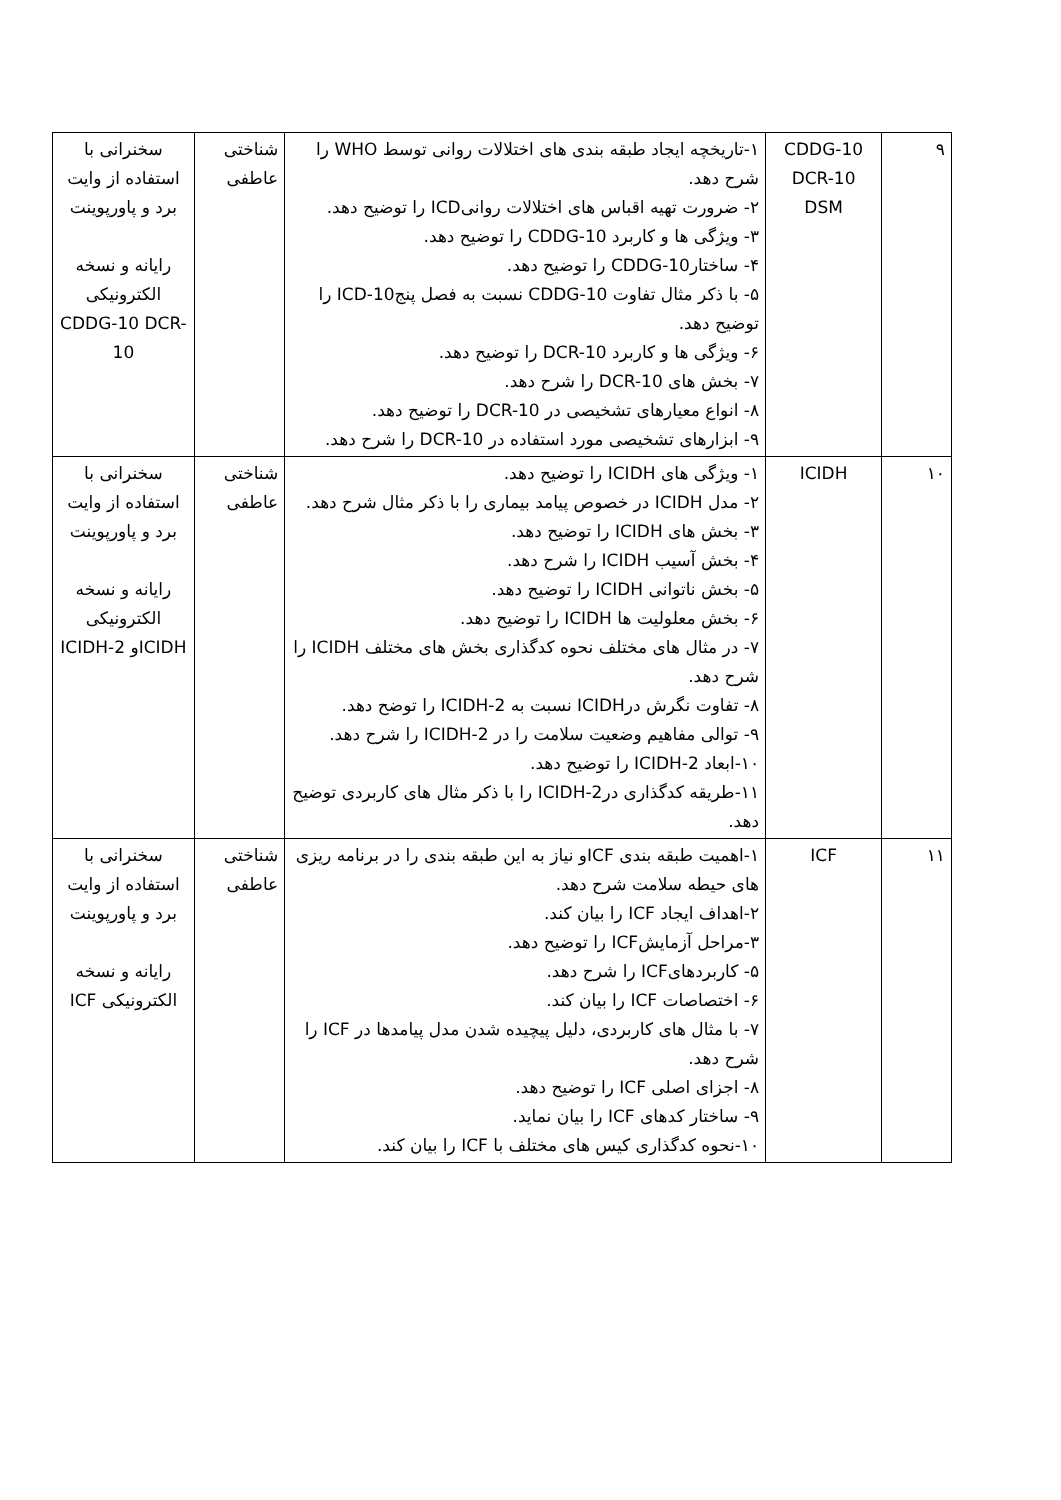| ۹ | CDDG-10 DCR-10 DSM | ۱-تاریخچه ایجاد طبقه بندی های اختلالات روانی توسط WHO را شرح دهد. ۲- ضرورت تهیه اقباس های اختلالات روانیICD را توضیح دهد. ۳- ویژگی ها و کاربرد CDDG-10 را توضیح دهد. ۴- ساختارCDDG-10 را توضیح دهد. ۵- با ذکر مثال تفاوت CDDG-10 نسبت به فصل پنجICD-10 را توضیح دهد. ۶- ویژگی ها و کاربرد DCR-10 را توضیح دهد. ۷- بخش های DCR-10 را شرح دهد. ۸- انواع معیارهای تشخیصی در DCR-10 را توضیح دهد. ۹- ابزارهای تشخیصی مورد استفاده در DCR-10 را شرح دهد. | شناختی عاطفی | سخنرانی با استفاده از وایت برد و پاورپوینت رایانه و نسخه الکترونیکی CDDG-10 DCR-10 |
| ۱۰ | ICIDH | ۱- ویژگی های ICIDH را توضیح دهد. ۲- مدل ICIDH در خصوص پیامد بیماری را با ذکر مثال شرح دهد. ۳- بخش های ICIDH را توضیح دهد. ۴- بخش آسیب ICIDH را شرح دهد. ۵- بخش ناتوانی ICIDH را توضیح دهد. ۶- بخش معلولیت ها ICIDH را توضیح دهد. ۷- در مثال های مختلف نحوه کدگذاری بخش های مختلف ICIDH را شرح دهد. ۸- تفاوت نگرش درICIDH نسبت به ICIDH-2 را توضح دهد. ۹- توالی مفاهیم وضعیت سلامت را در ICIDH-2 را شرح دهد. ۱۰-ابعاد ICIDH-2 را توضیح دهد. ۱۱-طریقه کدگذاری درICIDH-2 را با ذکر مثال های کاربردی توضیح دهد. | شناختی عاطفی | سخنرانی با استفاده از وایت برد و پاورپوینت رایانه و نسخه الکترونیکی ICIDHو ICIDH-2 |
| ۱۱ | ICF | ۱-اهمیت طبقه بندی ICFو نیاز به این طبقه بندی را در برنامه ریزی های حیطه سلامت شرح دهد. ۲-اهداف ایجاد ICF را بیان کند. ۳-مراحل آزمایشICF را توضیح دهد. ۵- کاربردهایICF را شرح دهد. ۶- اختصاصات ICF را بیان کند. ۷- با مثال های کاربردی، دلیل پیچیده شدن مدل پیامدها در ICF را شرح دهد. ۸- اجزای اصلی ICF را توضیح دهد. ۹- ساختار کدهای ICF را بیان نماید. ۱۰-نحوه کدگذاری کیس های مختلف با ICF را بیان کند. | شناختی عاطفی | سخنرانی با استفاده از وایت برد و پاورپوینت رایانه و نسخه الکترونیکی ICF |